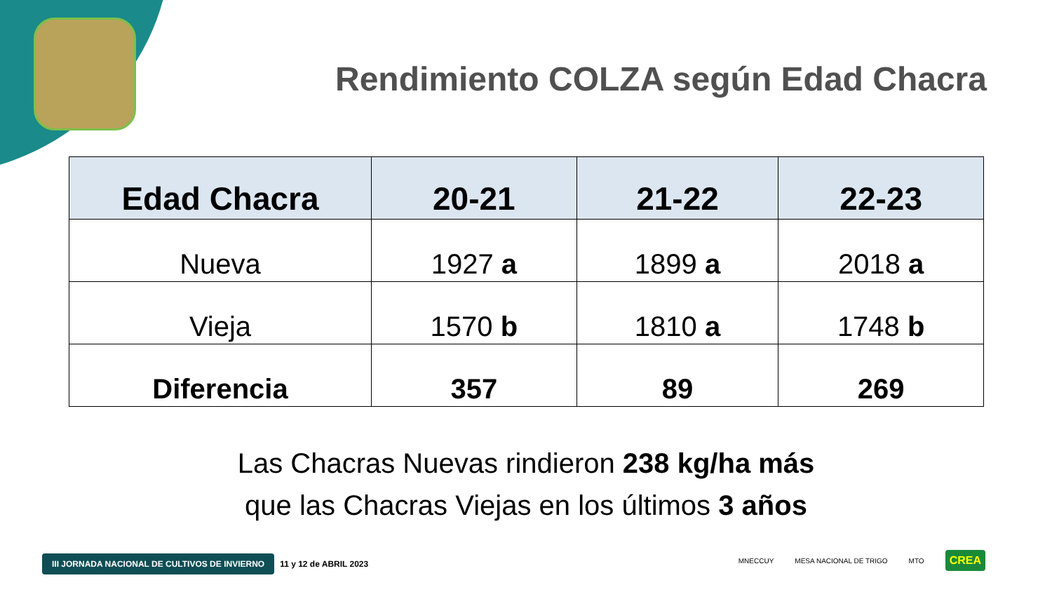Rendimiento COLZA según Edad Chacra
| Edad Chacra | 20-21 | 21-22 | 22-23 |
| --- | --- | --- | --- |
| Nueva | 1927 a | 1899 a | 2018 a |
| Vieja | 1570 b | 1810 a | 1748 b |
| Diferencia | 357 | 89 | 269 |
Las Chacras Nuevas rindieron 238 kg/ha más
que las Chacras Viejas en los últimos 3 años
III JORNADA NACIONAL DE CULTIVOS DE INVIERNO 11 y 12 de ABRIL 2023
MNECCUY MESA NACIONAL DE TRIGO MTO CREA